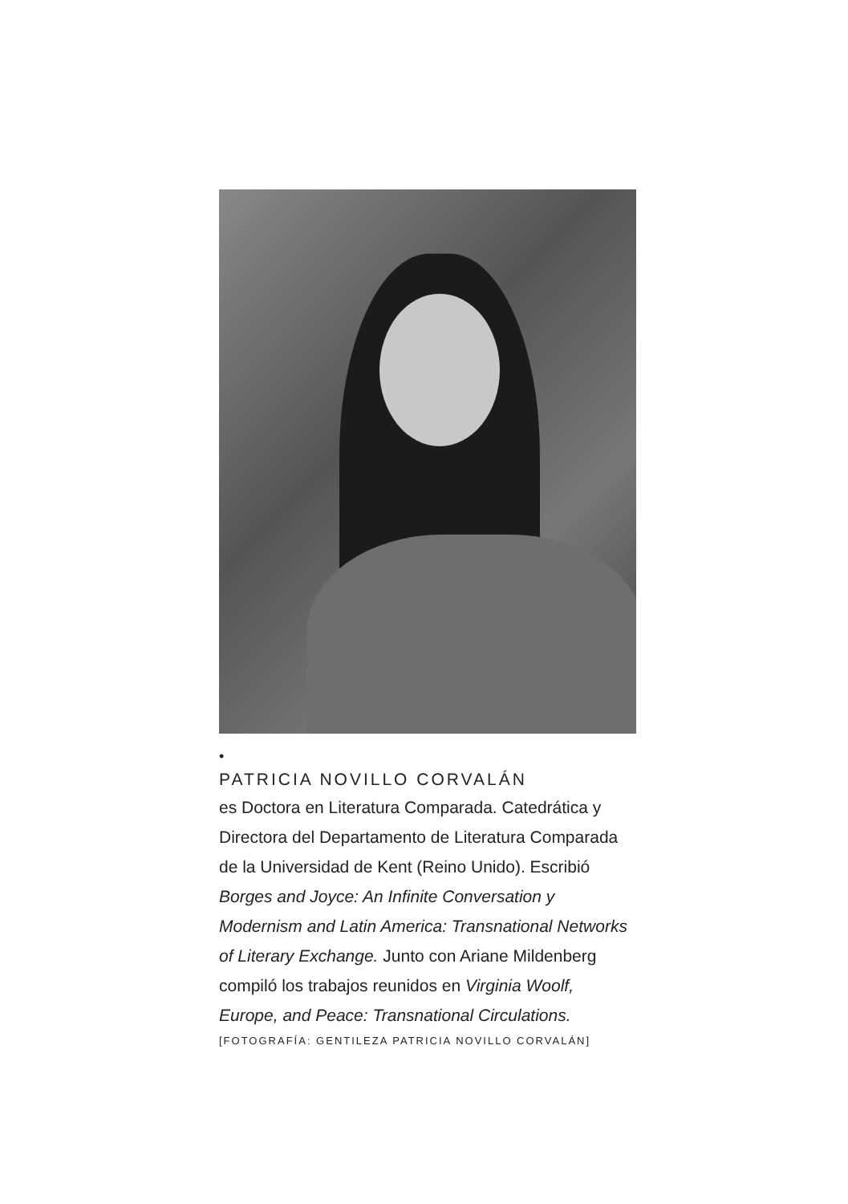•
PATRICIA NOVILLO CORVALÁN
es Doctora en Literatura Comparada. Catedrática y Directora del Departamento de Literatura Comparada de la Universidad de Kent (Reino Unido). Escribió Borges and Joyce: An Infinite Conversation y Modernism and Latin America: Transnational Networks of Literary Exchange. Junto con Ariane Mildenberg compiló los trabajos reunidos en Virginia Woolf, Europe, and Peace: Transnational Circulations.
[FOTOGRAFÍA: GENTILEZA PATRICIA NOVILLO CORVALÁN]